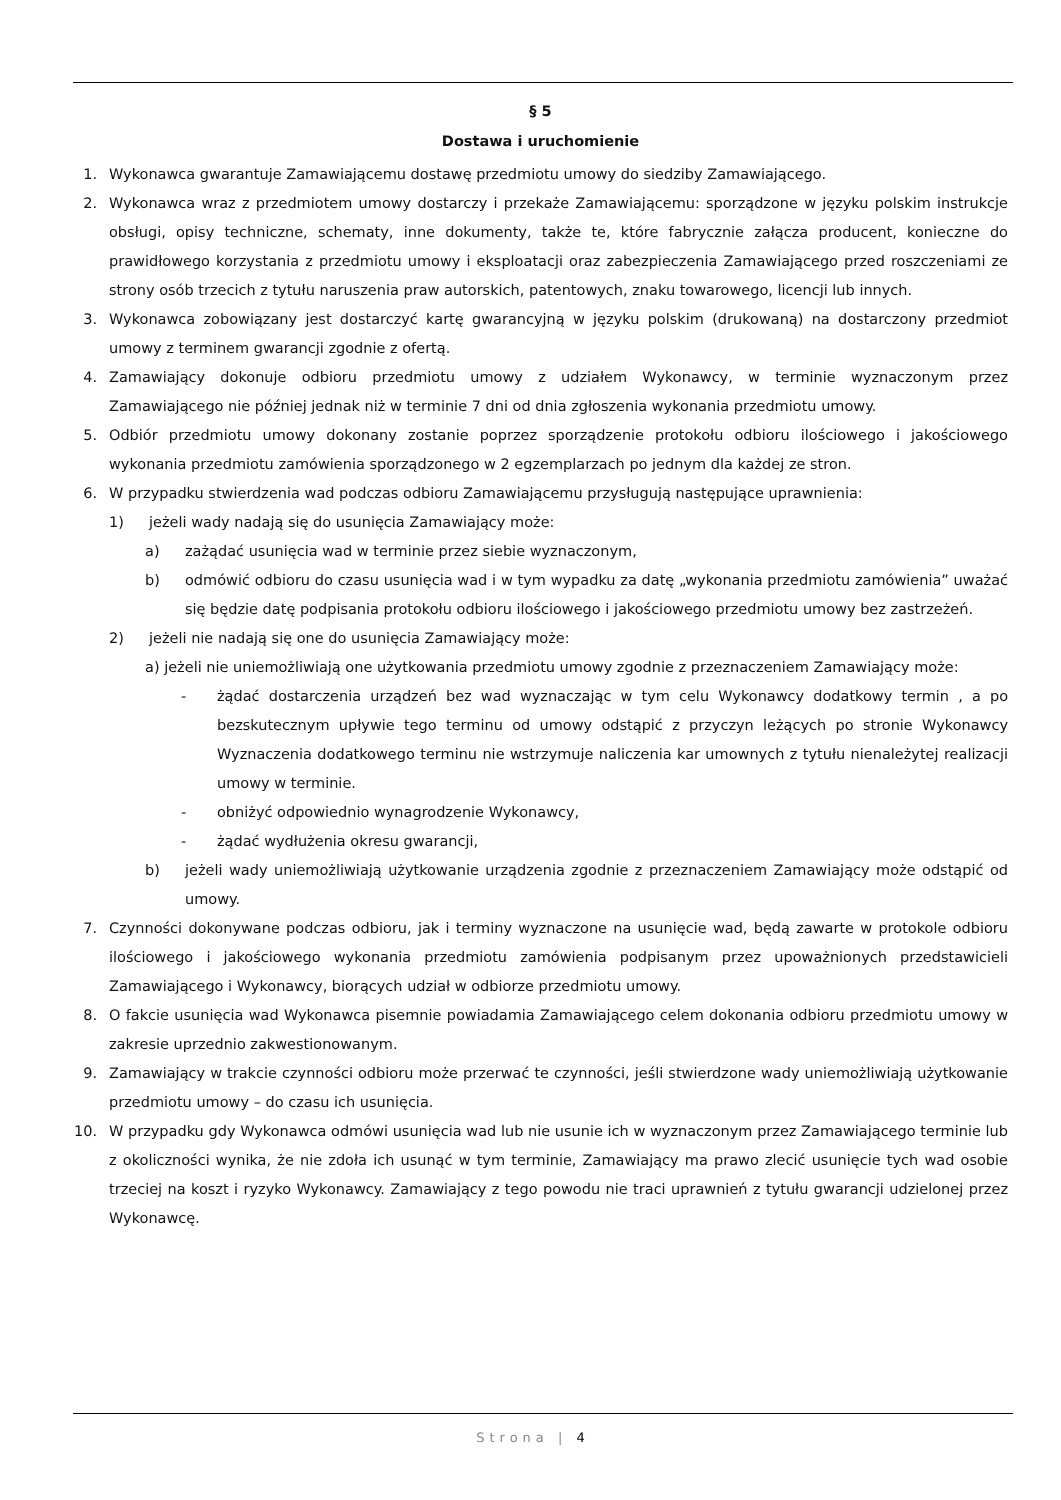§ 5
Dostawa i uruchomienie
1. Wykonawca gwarantuje Zamawiającemu dostawę przedmiotu umowy do siedziby Zamawiającego.
2. Wykonawca wraz z przedmiotem umowy dostarczy i przekaże Zamawiającemu: sporządzone w języku polskim instrukcje obsługi, opisy techniczne, schematy, inne dokumenty, także te, które fabrycznie załącza producent, konieczne do prawidłowego korzystania z przedmiotu umowy i eksploatacji oraz zabezpieczenia Zamawiającego przed roszczeniami ze strony osób trzecich z tytułu naruszenia praw autorskich, patentowych, znaku towarowego, licencji lub innych.
3. Wykonawca zobowiązany jest dostarczyć kartę gwarancyjną w języku polskim (drukowaną) na dostarczony przedmiot umowy z terminem gwarancji zgodnie z ofertą.
4. Zamawiający dokonuje odbioru przedmiotu umowy z udziałem Wykonawcy, w terminie wyznaczonym przez Zamawiającego nie później jednak niż w terminie 7 dni od dnia zgłoszenia wykonania przedmiotu umowy.
5. Odbiór przedmiotu umowy dokonany zostanie poprzez sporządzenie protokołu odbioru ilościowego i jakościowego wykonania przedmiotu zamówienia sporządzonego w 2 egzemplarzach po jednym dla każdej ze stron.
6. W przypadku stwierdzenia wad podczas odbioru Zamawiającemu przysługują następujące uprawnienia:
1) jeżeli wady nadają się do usunięcia Zamawiający może:
a) zażądać usunięcia wad w terminie przez siebie wyznaczonym,
b) odmówić odbioru do czasu usunięcia wad i w tym wypadku za datę „wykonania przedmiotu zamówienia” uważać się będzie datę podpisania protokołu odbioru ilościowego i jakościowego przedmiotu umowy bez zastrzeżeń.
2) jeżeli nie nadają się one do usunięcia Zamawiający może:
a) jeżeli nie uniemożliwiają one użytkowania przedmiotu umowy zgodnie z przeznaczeniem Zamawiający może:
- żądać dostarczenia urządzeń bez wad wyznaczając w tym celu Wykonawcy dodatkowy termin , a po bezskutecznym upływie tego terminu od umowy odstąpić z przyczyn leżących po stronie Wykonawcy Wyznaczenia dodatkowego terminu nie wstrzymuje naliczenia kar umownych z tytułu nienależytej realizacji umowy w terminie.
- obniżyć odpowiednio wynagrodzenie Wykonawcy,
- żądać wydłużenia okresu gwarancji,
b) jeżeli wady uniemożliwiają użytkowanie urządzenia zgodnie z przeznaczeniem Zamawiający może odstąpić od umowy.
7. Czynności dokonywane podczas odbioru, jak i terminy wyznaczone na usunięcie wad, będą zawarte w protokole odbioru ilościowego i jakościowego wykonania przedmiotu zamówienia podpisanym przez upoważnionych przedstawicieli Zamawiającego i Wykonawcy, biorących udział w odbiorze przedmiotu umowy.
8. O fakcie usunięcia wad Wykonawca pisemnie powiadamia Zamawiającego celem dokonania odbioru przedmiotu umowy w zakresie uprzednio zakwestionowanym.
9. Zamawiający w trakcie czynności odbioru może przerwać te czynności, jeśli stwierdzone wady uniemożliwiają użytkowanie przedmiotu umowy – do czasu ich usunięcia.
10. W przypadku gdy Wykonawca odmówi usunięcia wad lub nie usunie ich w wyznaczonym przez Zamawiającego terminie lub z okoliczności wynika, że nie zdoła ich usunąć w tym terminie, Zamawiający ma prawo zlecić usunięcie tych wad osobie trzeciej na koszt i ryzyko Wykonawcy. Zamawiający z tego powodu nie traci uprawnień z tytułu gwarancji udzielonej przez Wykonawcę.
Strona | 4